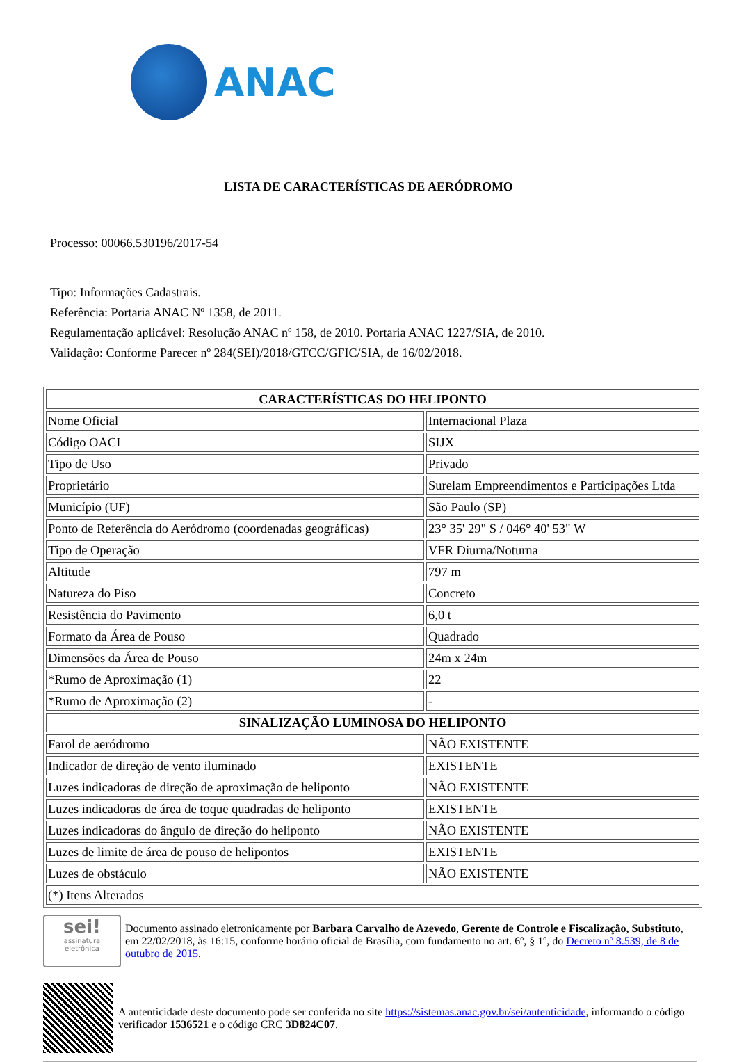ANAC
LISTA DE CARACTERÍSTICAS DE AERÓDROMO
Processo: 00066.530196/2017-54
Tipo: Informações Cadastrais.
Referência: Portaria ANAC Nº 1358, de 2011.
Regulamentação aplicável: Resolução ANAC nº 158, de 2010. Portaria ANAC 1227/SIA, de 2010.
Validação: Conforme Parecer nº 284(SEI)/2018/GTCC/GFIC/SIA, de 16/02/2018.
| CARACTERÍSTICAS DO HELIPONTO | |
| --- | --- |
| Nome Oficial | Internacional Plaza |
| Código OACI | SIJX |
| Tipo de Uso | Privado |
| Proprietário | Surelam Empreendimentos e Participações Ltda |
| Município (UF) | São Paulo (SP) |
| Ponto de Referência do Aeródromo (coordenadas geográficas) | 23° 35' 29" S / 046° 40' 53" W |
| Tipo de Operação | VFR Diurna/Noturna |
| Altitude | 797 m |
| Natureza do Piso | Concreto |
| Resistência do Pavimento | 6,0 t |
| Formato da Área de Pouso | Quadrado |
| Dimensões da Área de Pouso | 24m x 24m |
| *Rumo de Aproximação (1) | 22 |
| *Rumo de Aproximação (2) | - |
| SINALIZAÇÃO LUMINOSA DO HELIPONTO | |
| Farol de aeródromo | NÃO EXISTENTE |
| Indicador de direção de vento iluminado | EXISTENTE |
| Luzes indicadoras de direção de aproximação de heliponto | NÃO EXISTENTE |
| Luzes indicadoras de área de toque quadradas de heliponto | EXISTENTE |
| Luzes indicadoras do ângulo de direção do heliponto | NÃO EXISTENTE |
| Luzes de limite de área de pouso de helipontos | EXISTENTE |
| Luzes de obstáculo | NÃO EXISTENTE |
| (*) Itens Alterados | |
sei!
assinatura
eletrônica
Documento assinado eletronicamente por Barbara Carvalho de Azevedo, Gerente de Controle e Fiscalização, Substituto, em 22/02/2018, às 16:15, conforme horário oficial de Brasília, com fundamento no art. 6º, § 1º, do Decreto nº 8.539, de 8 de outubro de 2015.
A autenticidade deste documento pode ser conferida no site https://sistemas.anac.gov.br/sei/autenticidade, informando o código verificador 1536521 e o código CRC 3D824C07.